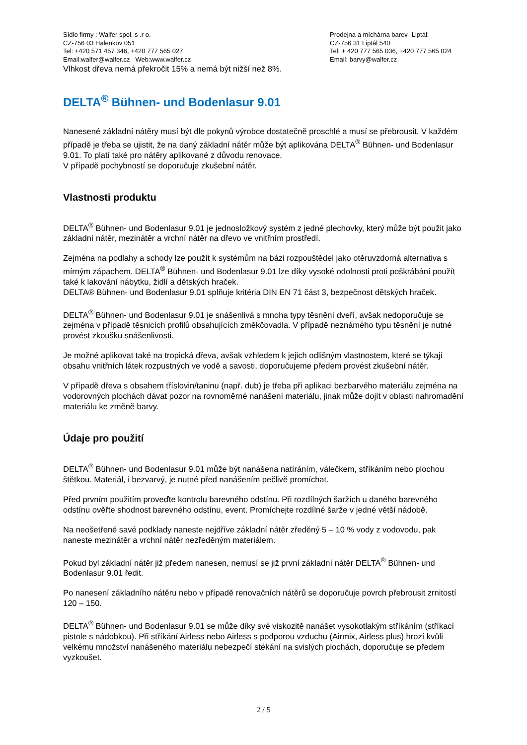Sídlo firmy : Walfer spol. s .r o.
CZ-756 03 Halenkov 051
Tel: +420 571 457 346, +420 777 565 027
Email:walfer@walfer.cz Web:www.walfer.cz
Prodejna a míchárna barev- Liptál:
CZ-756 31 Liptál 540
Tel: + 420 777 565 036, +420 777 565 024
Email: barvy@walfer.cz
Vlhkost dřeva nemá překročit 15% a nemá být nižší než 8%.
DELTA<sup>®</sup> Bühnen- und Bodenlasur 9.01
Nanesené základní nátěry musí být dle pokynů výrobce dostatečně proschlé a musí se přebrousit. V každém případě je třeba se ujistit, že na daný základní nátěr může být aplikována DELTA<sup>®</sup> Bühnen- und Bodenlasur 9.01. To platí také pro nátěry aplikované z důvodu renovace.
V případě pochybností se doporučuje zkušební nátěr.
Vlastnosti produktu
DELTA<sup>®</sup> Bühnen- und Bodenlasur 9.01 je jednosložkový systém z jedné plechovky, který může být použit jako základní nátěr, mezinátěr a vrchní nátěr na dřevo ve vnitřním prostředí.
Zejména na podlahy a schody lze použít k systémům na bázi rozpouštědel jako otěruvzdorná alternativa s mírným zápachem. DELTA<sup>®</sup> Bühnen- und Bodenlasur 9.01 lze díky vysoké odolnosti proti poškrábání použít také k lakování nábytku, židlí a dětských hraček.
DELTA® Bühnen- und Bodenlasur 9.01 splňuje kritéria DIN EN 71 část 3, bezpečnost dětských hraček.
DELTA<sup>®</sup> Bühnen- und Bodenlasur 9.01 je snášenlivá s mnoha typy těsnění dveří, avšak nedoporučuje se zejména v případě těsnicích profilů obsahujících změkčovadla. V případě neznámého typu těsnění je nutné provést zkoušku snášenlivosti.
Je možné aplikovat také na tropická dřeva, avšak vzhledem k jejich odlišným vlastnostem, které se týkají obsahu vnitřních látek rozpustných ve vodě a savosti, doporučujeme předem provést zkušební nátěr.
V případě dřeva s obsahem tříslovin/taninu (např. dub) je třeba při aplikaci bezbarvého materiálu zejména na vodorovných plochách dávat pozor na rovnoměrné nanášení materiálu, jinak může dojít v oblasti nahromadění materiálu ke změně barvy.
Údaje pro použití
DELTA<sup>®</sup> Bühnen- und Bodenlasur 9.01 může být nanášena natíráním, válečkem, stříkáním nebo plochou štětkou. Materiál, i bezvarvý, je nutné před nanášením pečlivě promíchat.
Před prvním použitím proveďte kontrolu barevného odstínu. Při rozdílných šaržích u daného barevného odstínu ověřte shodnost barevného odstínu, event. Promíchejte rozdílné šarže v jedné větší nádobě.
Na neošetřené savé podklady naneste nejdříve základní nátěr zředěný 5 – 10 % vody z vodovodu, pak naneste mezinátěr a vrchní nátěr nezředěným materiálem.
Pokud byl základní nátěr již předem nanesen, nemusí se již první základní nátěr DELTA<sup>®</sup> Bühnen- und Bodenlasur 9.01 ředit.
Po nanesení základního nátěru nebo v případě renovačních nátěrů se doporučuje povrch přebrousit zrnitostí 120 – 150.
DELTA<sup>®</sup> Bühnen- und Bodenlasur 9.01 se může díky své viskozitě nanášet vysokotlakým stříkáním (stříkací pistole s nádobkou). Při stříkání Airless nebo Airless s podporou vzduchu (Airmix, Airless plus) hrozí kvůli velkému množství nanášeného materiálu nebezpečí stékání na svislých plochách, doporučuje se předem vyzkoušet.
2 / 5